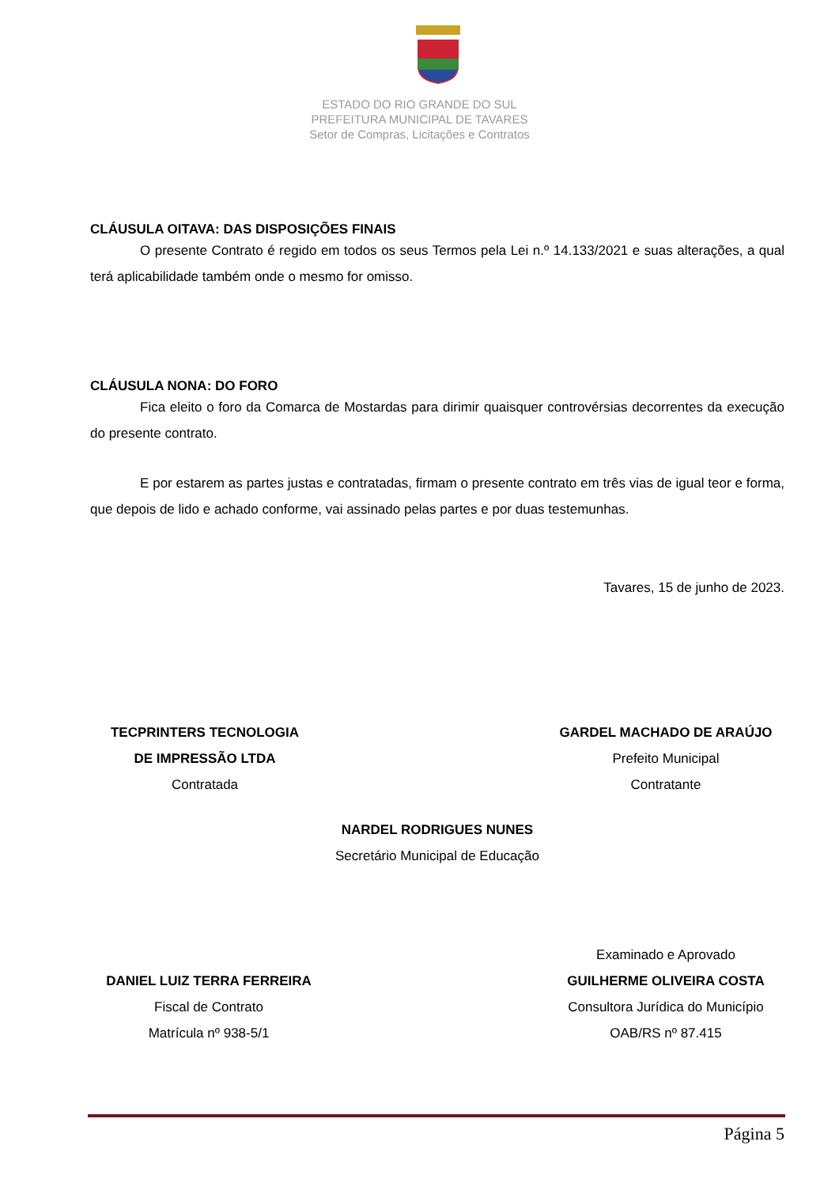ESTADO DO RIO GRANDE DO SUL
PREFEITURA MUNICIPAL DE TAVARES
Setor de Compras, Licitações e Contratos
CLÁUSULA OITAVA: DAS DISPOSIÇÕES FINAIS
O presente Contrato é regido em todos os seus Termos pela Lei n.º 14.133/2021 e suas alterações, a qual terá aplicabilidade também onde o mesmo for omisso.
CLÁUSULA NONA: DO FORO
Fica eleito o foro da Comarca de Mostardas para dirimir quaisquer controvérsias decorrentes da execução do presente contrato.
E por estarem as partes justas e contratadas, firmam o presente contrato em três vias de igual teor e forma, que depois de lido e achado conforme, vai assinado pelas partes e por duas testemunhas.
Tavares, 15 de junho de 2023.
TECPRINTERS TECNOLOGIA
DE IMPRESSÃO LTDA
Contratada
GARDEL MACHADO DE ARAÚJO
Prefeito Municipal
Contratante
NARDEL RODRIGUES NUNES
Secretário Municipal de Educação
DANIEL LUIZ TERRA FERREIRA
Fiscal de Contrato
Matrícula nº 938-5/1
Examinado e Aprovado
GUILHERME OLIVEIRA COSTA
Consultora Jurídica do Município
OAB/RS nº 87.415
Página 5